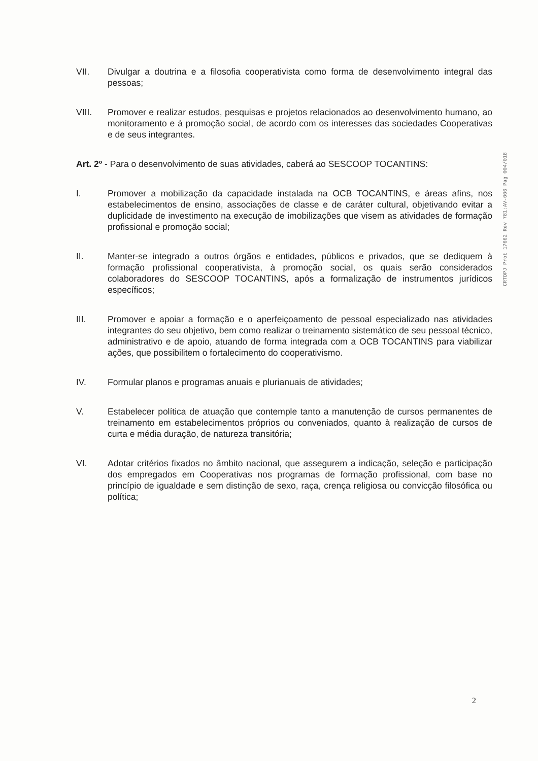CRTDPJ Prot 17662 Rev 781:AV-006 Pag 004/018
VII. Divulgar a doutrina e a filosofia cooperativista como forma de desenvolvimento integral das pessoas;
VIII. Promover e realizar estudos, pesquisas e projetos relacionados ao desenvolvimento humano, ao monitoramento e à promoção social, de acordo com os interesses das sociedades Cooperativas e de seus integrantes.
Art. 2º - Para o desenvolvimento de suas atividades, caberá ao SESCOOP TOCANTINS:
I. Promover a mobilização da capacidade instalada na OCB TOCANTINS, e áreas afins, nos estabelecimentos de ensino, associações de classe e de caráter cultural, objetivando evitar a duplicidade de investimento na execução de imobilizações que visem as atividades de formação profissional e promoção social;
II. Manter-se integrado a outros órgãos e entidades, públicos e privados, que se dediquem à formação profissional cooperativista, à promoção social, os quais serão considerados colaboradores do SESCOOP TOCANTINS, após a formalização de instrumentos jurídicos específicos;
III. Promover e apoiar a formação e o aperfeiçoamento de pessoal especializado nas atividades integrantes do seu objetivo, bem como realizar o treinamento sistemático de seu pessoal técnico, administrativo e de apoio, atuando de forma integrada com a OCB TOCANTINS para viabilizar ações, que possibilitem o fortalecimento do cooperativismo.
IV. Formular planos e programas anuais e plurianuais de atividades;
V. Estabelecer política de atuação que contemple tanto a manutenção de cursos permanentes de treinamento em estabelecimentos próprios ou conveniados, quanto à realização de cursos de curta e média duração, de natureza transitória;
VI. Adotar critérios fixados no âmbito nacional, que assegurem a indicação, seleção e participação dos empregados em Cooperativas nos programas de formação profissional, com base no princípio de igualdade e sem distinção de sexo, raça, crença religiosa ou convicção filosófica ou política;
2